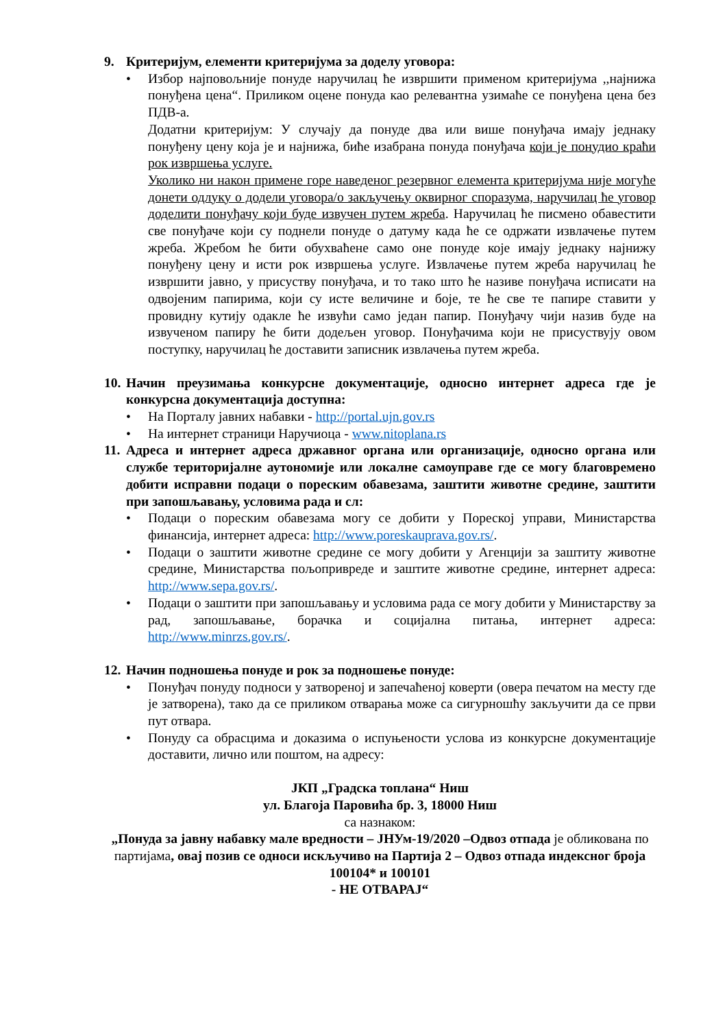9. Критеријум, елементи критеријума за доделу уговора:
Избор најповољније понуде наручилац ће извршити применом критеријума ,,најнижа понуђена цена“. Приликом оцене понуда као релевантна узимаће се понуђена цена без ПДВ-а.
Додатни критеријум: У случају да понуде два или више понуђача имају једнаку понуђену цену која је и најнижа, биће изабрана понуда понуђача који је понудио краћи рок извршења услуге.
Уколико ни након примене горе наведеног резервног елемента критеријума није могуће донети одлуку о додели уговора/о закључењу оквирног споразума, наручилац ће уговор доделити понуђачу који буде извучен путем жреба. Наручилац ће писмено обавестити све понуђаче који су поднели понуде о датуму када ће се одржати извлачење путем жреба. Жребом ће бити обухваћене само оне понуде које имају једнаку најнижу понуђену цену и исти рок извршења услуге. Извлачење путем жреба наручилац ће извршити јавно, у присуству понуђача, и то тако што ће називе понуђача исписати на одвојеним папирима, који су исте величине и боје, те ће све те папире ставити у провидну кутију одакле ће извући само један папир. Понуђачу чији назив буде на извученом папиру ће бити додељен уговор. Понуђачима који не присуствују овом поступку, наручилац ће доставити записник извлачења путем жреба.
10. Начин преузимања конкурсне документације, односно интернет адреса где је конкурсна документација доступна:
На Порталу јавних набавки - http://portal.ujn.gov.rs
На интернет страници Наручиоца - www.nitoplana.rs
11. Адреса и интернет адреса државног органа или организације, односно органа или службе територијалне аутономије или локалне самоуправе где се могу благовремено добити исправни подаци о пореским обавезама, заштити животне средине, заштити при запошљавању, условима рада и сл:
Подаци о пореским обавезама могу се добити у Пореској управи, Министарства финансија, интернет адреса: http://www.poreskauprava.gov.rs/.
Подаци о заштити животне средине се могу добити у Агенцији за заштиту животне средине, Министарства пољопривреде и заштите животне средине, интернет адреса: http://www.sepa.gov.rs/.
Подаци о заштити при запошљавању и условима рада се могу добити у Министарству за рад, запошљавање, борачка и социјална питања, интернет адреса: http://www.minrzs.gov.rs/.
12. Начин подношења понуде и рок за подношење понуде:
Понуђач понуду подноси у затвореној и запечаћеној коверти (овера печатом на месту где је затворена), тако да се приликом отварања може са сигурношћу закључити да се први пут отвара.
Понуду са обрасцима и доказима о испуњености услова из конкурсне документације доставити, лично или поштом, на адресу:
ЈКП „Градска топлана“ Ниш
ул. Благоја Паровића бр. 3, 18000 Ниш
са назнаком:
„Понуда за јавну набавку мале вредности – ЈНУм-19/2020 –Одвоз отпада је обликована по партијама, овај позив се односи искључиво на Партија 2 – Одвоз отпада индексног броја 100104* и 100101
- НЕ ОТВАРАЈ“